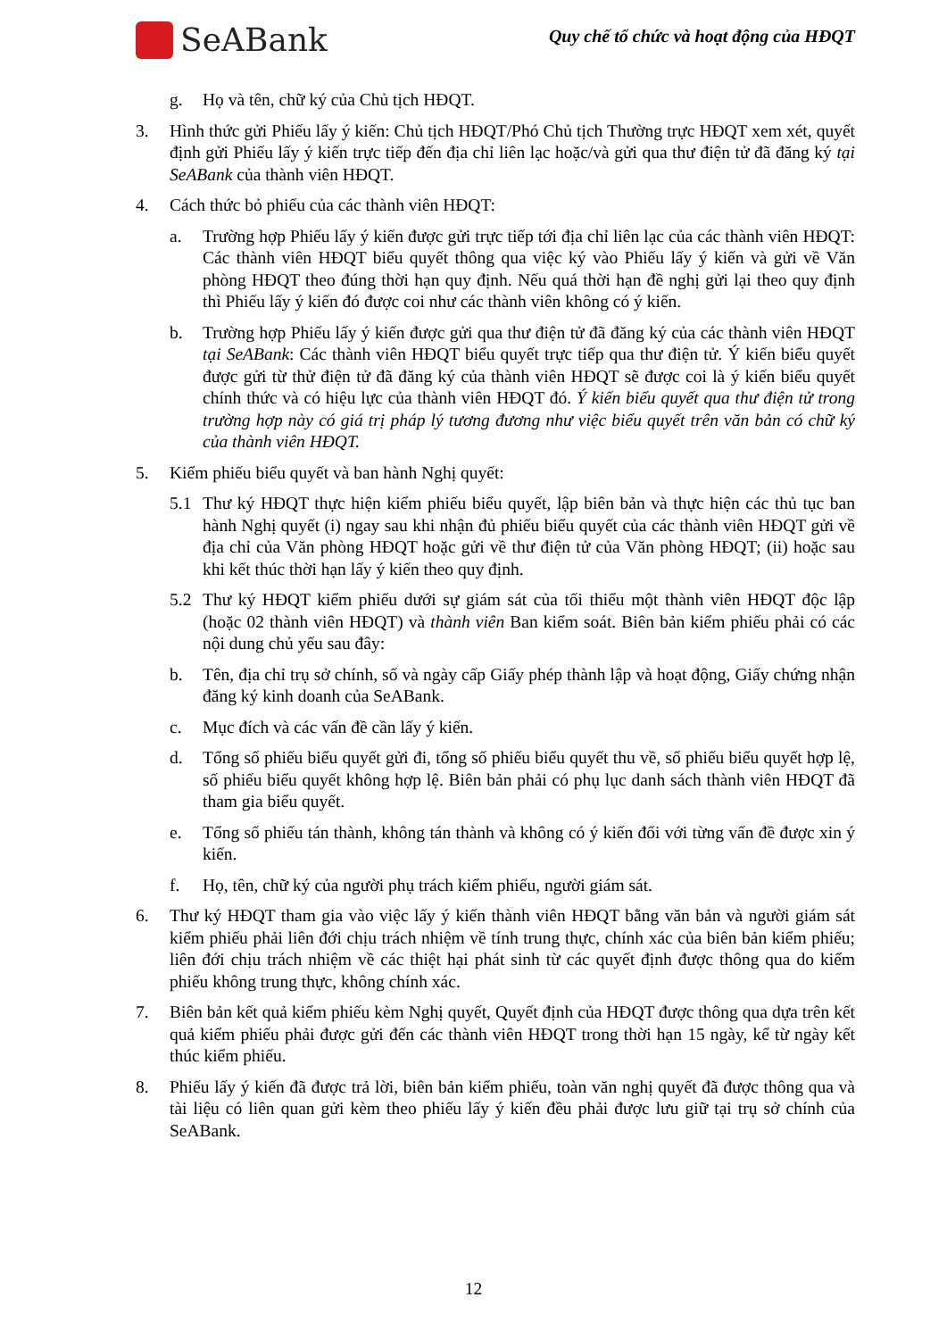SeABank
Quy chế tổ chức và hoạt động của HĐQT
g. Họ và tên, chữ ký của Chủ tịch HĐQT.
3. Hình thức gửi Phiếu lấy ý kiến: Chủ tịch HĐQT/Phó Chủ tịch Thường trực HĐQT xem xét, quyết định gửi Phiếu lấy ý kiến trực tiếp đến địa chỉ liên lạc hoặc/và gửi qua thư điện tử đã đăng ký tại SeABank của thành viên HĐQT.
4. Cách thức bỏ phiếu của các thành viên HĐQT:
a. Trường hợp Phiếu lấy ý kiến được gửi trực tiếp tới địa chỉ liên lạc của các thành viên HĐQT: Các thành viên HĐQT biểu quyết thông qua việc ký vào Phiếu lấy ý kiến và gửi về Văn phòng HĐQT theo đúng thời hạn quy định. Nếu quá thời hạn đề nghị gửi lại theo quy định thì Phiếu lấy ý kiến đó được coi như các thành viên không có ý kiến.
b. Trường hợp Phiếu lấy ý kiến được gửi qua thư điện tử đã đăng ký của các thành viên HĐQT tại SeABank: Các thành viên HĐQT biểu quyết trực tiếp qua thư điện tử. Ý kiến biểu quyết được gửi từ thử điện tử đã đăng ký của thành viên HĐQT sẽ được coi là ý kiến biểu quyết chính thức và có hiệu lực của thành viên HĐQT đó. Ý kiến biểu quyết qua thư điện tử trong trường hợp này có giá trị pháp lý tương đương như việc biểu quyết trên văn bản có chữ ký của thành viên HĐQT.
5. Kiểm phiếu biểu quyết và ban hành Nghị quyết:
5.1 Thư ký HĐQT thực hiện kiểm phiếu biểu quyết, lập biên bản và thực hiện các thủ tục ban hành Nghị quyết (i) ngay sau khi nhận đủ phiếu biểu quyết của các thành viên HĐQT gửi về địa chỉ của Văn phòng HĐQT hoặc gửi về thư điện tử của Văn phòng HĐQT; (ii) hoặc sau khi kết thúc thời hạn lấy ý kiến theo quy định.
5.2 Thư ký HĐQT kiểm phiếu dưới sự giám sát của tối thiểu một thành viên HĐQT độc lập (hoặc 02 thành viên HĐQT) và thành viên Ban kiểm soát. Biên bản kiểm phiếu phải có các nội dung chủ yếu sau đây:
b. Tên, địa chỉ trụ sở chính, số và ngày cấp Giấy phép thành lập và hoạt động, Giấy chứng nhận đăng ký kinh doanh của SeABank.
c. Mục đích và các vấn đề cần lấy ý kiến.
d. Tổng số phiếu biểu quyết gửi đi, tổng số phiếu biểu quyết thu về, số phiếu biểu quyết hợp lệ, số phiếu biểu quyết không hợp lệ. Biên bản phải có phụ lục danh sách thành viên HĐQT đã tham gia biểu quyết.
e. Tổng số phiếu tán thành, không tán thành và không có ý kiến đối với từng vấn đề được xin ý kiến.
f. Họ, tên, chữ ký của người phụ trách kiểm phiếu, người giám sát.
6. Thư ký HĐQT tham gia vào việc lấy ý kiến thành viên HĐQT bằng văn bản và người giám sát kiểm phiếu phải liên đới chịu trách nhiệm về tính trung thực, chính xác của biên bản kiểm phiếu; liên đới chịu trách nhiệm về các thiệt hại phát sinh từ các quyết định được thông qua do kiểm phiếu không trung thực, không chính xác.
7. Biên bản kết quả kiểm phiếu kèm Nghị quyết, Quyết định của HĐQT được thông qua dựa trên kết quả kiểm phiếu phải được gửi đến các thành viên HĐQT trong thời hạn 15 ngày, kể từ ngày kết thúc kiểm phiếu.
8. Phiếu lấy ý kiến đã được trả lời, biên bản kiểm phiếu, toàn văn nghị quyết đã được thông qua và tài liệu có liên quan gửi kèm theo phiếu lấy ý kiến đều phải được lưu giữ tại trụ sở chính của SeABank.
12